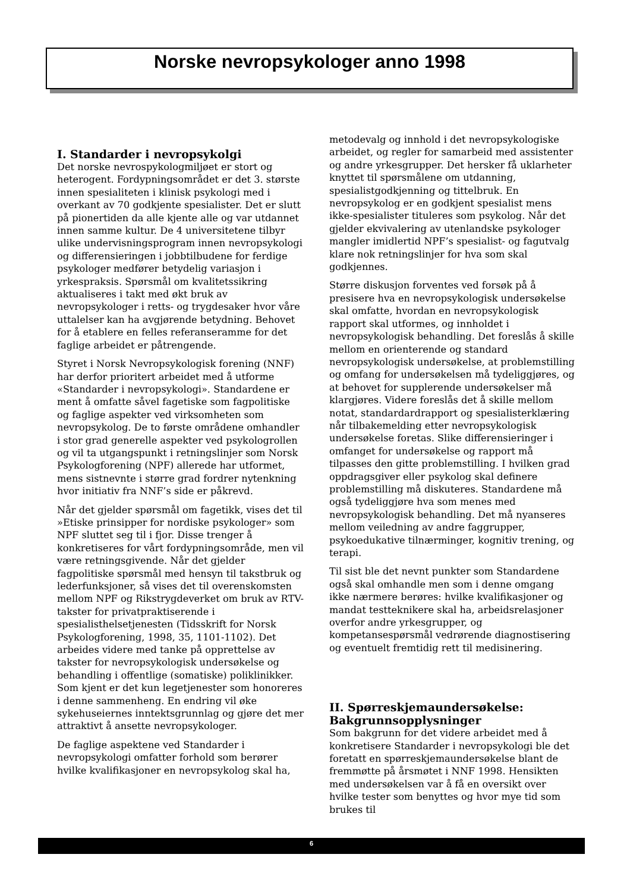Norske nevropsykologer anno 1998
I. Standarder i nevropsykolgi
Det norske nevrospykologmiljøet er stort og heterogent. Fordypningsområdet er det 3. største innen spesialiteten i klinisk psykologi med i overkant av 70 godkjente spesialister. Det er slutt på pionertiden da alle kjente alle og var utdannet innen samme kultur. De 4 universitetene tilbyr ulike undervisningsprogram innen nevropsykologi og differensieringen i jobbtilbudene for ferdige psykologer medfører betydelig variasjon i yrkespraksis. Spørsmål om kvalitetssikring aktualiseres i takt med økt bruk av nevropsykologer i retts- og trygdesaker hvor våre uttalelser kan ha avgjørende betydning. Behovet for å etablere en felles referanseramme for det faglige arbeidet er påtrengende.
Styret i Norsk Nevropsykologisk forening (NNF) har derfor prioritert arbeidet med å utforme «Standarder i nevropsykologi». Standardene er ment å omfatte såvel fagetiske som fagpolitiske og faglige aspekter ved virksomheten som nevropsykolog. De to første områdene omhandler i stor grad generelle aspekter ved psykologrollen og vil ta utgangspunkt i retningslinjer som Norsk Psykologforening (NPF) allerede har utformet, mens sistnevnte i større grad fordrer nytenkning hvor initiativ fra NNF’s side er påkrevd.
Når det gjelder spørsmål om fagetikk, vises det til »Etiske prinsipper for nordiske psykologer» som NPF sluttet seg til i fjor. Disse trenger å konkretiseres for vårt fordypningsområde, men vil være retningsgivende. Når det gjelder fagpolitiske spørsmål med hensyn til takstbruk og lederfunksjoner, så vises det til overenskomsten mellom NPF og Rikstrygdeverket om bruk av RTV-takster for privatpraktiserende i spesialisthelsetjenesten (Tidsskrift for Norsk Psykologforening, 1998, 35, 1101-1102). Det arbeides videre med tanke på opprettelse av takster for nevropsykologisk undersøkelse og behandling i offentlige (somatiske) poliklinikker. Som kjent er det kun legetjenester som honoreres i denne sammenheng. En endring vil øke sykehuseiernes inntektsgrunnlag og gjøre det mer attraktivt å ansette nevropsykologer.
De faglige aspektene ved Standarder i nevropsykologi omfatter forhold som berører hvilke kvalifikasjoner en nevropsykolog skal ha,
metodevalg og innhold i det nevropsykologiske arbeidet, og regler for samarbeid med assistenter og andre yrkesgrupper. Det hersker få uklarheter knyttet til spørsmålene om utdanning, spesialistgodkjenning og tittelbruk. En nevropsykolog er en godkjent spesialist mens ikke-spesialister tituleres som psykolog. Når det gjelder ekvivalering av utenlandske psykologer mangler imidlertid NPF’s spesialist- og fagutvalg klare nok retningslinjer for hva som skal godkjennes.
Større diskusjon forventes ved forsøk på å presisere hva en nevropsykologisk undersøkelse skal omfatte, hvordan en nevropsykologisk rapport skal utformes, og innholdet i nevropsykologisk behandling. Det foreslås å skille mellom en orienterende og standard nevropsykologisk undersøkelse, at problemstilling og omfang for undersøkelsen må tydeliggjøres, og at behovet for supplerende undersøkelser må klargjøres. Videre foreslås det å skille mellom notat, standardardrapport og spesialisterklæring når tilbakemelding etter nevropsykologisk undersøkelse foretas. Slike differensieringer i omfanget for undersøkelse og rapport må tilpasses den gitte problemstilling. I hvilken grad oppdragsgiver eller psykolog skal definere problemstilling må diskuteres. Standardene må også tydeliggjøre hva som menes med nevropsykologisk behandling. Det må nyanseres mellom veiledning av andre faggrupper, psykoedukative tilnærminger, kognitiv trening, og terapi.
Til sist ble det nevnt punkter som Standardene også skal omhandle men som i denne omgang ikke nærmere berøres: hvilke kvalifikasjoner og mandat testteknikere skal ha, arbeidsrelasjoner overfor andre yrkesgrupper, og kompetansespørsmål vedrørende diagnostisering og eventuelt fremtidig rett til medisinering.
II. Spørreskjemaundersøkelse: Bakgrunnsopplysninger
Som bakgrunn for det videre arbeidet med å konkretisere Standarder i nevropsykologi ble det foretatt en spørreskjemaundersøkelse blant de fremmøtte på årsmøtet i NNF 1998. Hensikten med undersøkelsen var å få en oversikt over hvilke tester som benyttes og hvor mye tid som brukes til
6